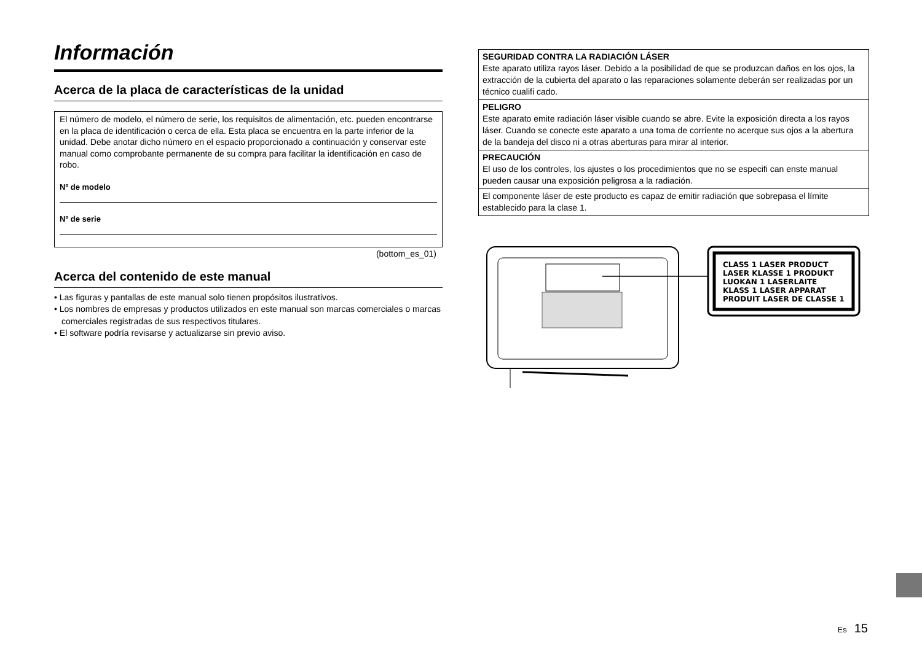Información
Acerca de la placa de características de la unidad
El número de modelo, el número de serie, los requisitos de alimentación, etc. pueden encontrarse en la placa de identificación o cerca de ella. Esta placa se encuentra en la parte inferior de la unidad. Debe anotar dicho número en el espacio proporcionado a continuación y conservar este manual como comprobante permanente de su compra para facilitar la identificación en caso de robo.
Nº de modelo
Nº de serie
(bottom_es_01)
Acerca del contenido de este manual
• Las figuras y pantallas de este manual solo tienen propósitos ilustrativos.
• Los nombres de empresas y productos utilizados en este manual son marcas comerciales o marcas comerciales registradas de sus respectivos titulares.
• El software podría revisarse y actualizarse sin previo aviso.
SEGURIDAD CONTRA LA RADIACIÓN LÁSER
Este aparato utiliza rayos láser. Debido a la posibilidad de que se produzcan daños en los ojos, la extracción de la cubierta del aparato o las reparaciones solamente deberán ser realizadas por un técnico cualifi cado.
PELIGRO
Este aparato emite radiación láser visible cuando se abre. Evite la exposición directa a los rayos láser. Cuando se conecte este aparato a una toma de corriente no acerque sus ojos a la abertura de la bandeja del disco ni a otras aberturas para mirar al interior.
PRECAUCIÓN
El uso de los controles, los ajustes o los procedimientos que no se especifi can enste manual pueden causar una exposición peligrosa a la radiación.
El componente láser de este producto es capaz de emitir radiación que sobrepasa el límite establecido para la clase 1.
CLASS 1 LASER PRODUCT
LASER KLASSE 1 PRODUKT
LUOKAN 1 LASERLAITE
KLASS 1 LASER APPARAT
PRODUIT LASER DE CLASSE 1
Es 15